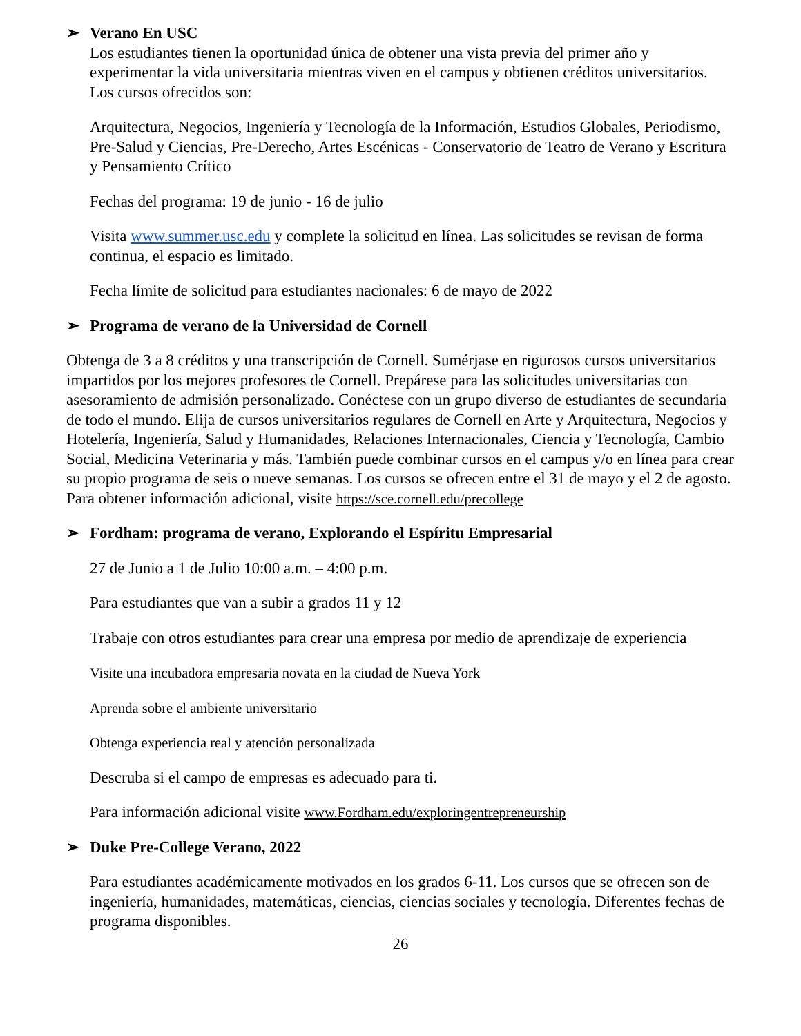➢ Verano En USC
Los estudiantes tienen la oportunidad única de obtener una vista previa del primer año y experimentar la vida universitaria mientras viven en el campus y obtienen créditos universitarios. Los cursos ofrecidos son:
Arquitectura, Negocios, Ingeniería y Tecnología de la Información, Estudios Globales, Periodismo, Pre-Salud y Ciencias, Pre-Derecho, Artes Escénicas - Conservatorio de Teatro de Verano y Escritura y Pensamiento Crítico
Fechas del programa: 19 de junio - 16 de julio
Visita www.summer.usc.edu y complete la solicitud en línea. Las solicitudes se revisan de forma continua, el espacio es limitado.
Fecha límite de solicitud para estudiantes nacionales: 6 de mayo de 2022
➢ Programa de verano de la Universidad de Cornell
Obtenga de 3 a 8 créditos y una transcripción de Cornell. Sumérjase en rigurosos cursos universitarios impartidos por los mejores profesores de Cornell. Prepárese para las solicitudes universitarias con asesoramiento de admisión personalizado. Conéctese con un grupo diverso de estudiantes de secundaria de todo el mundo. Elija de cursos universitarios regulares de Cornell en Arte y Arquitectura, Negocios y Hotelería, Ingeniería, Salud y Humanidades, Relaciones Internacionales, Ciencia y Tecnología, Cambio Social, Medicina Veterinaria y más. También puede combinar cursos en el campus y/o en línea para crear su propio programa de seis o nueve semanas. Los cursos se ofrecen entre el 31 de mayo y el 2 de agosto. Para obtener información adicional, visite https://sce.cornell.edu/precollege
➢ Fordham: programa de verano, Explorando el Espíritu Empresarial
27 de Junio a 1 de Julio 10:00 a.m. – 4:00 p.m.
Para estudiantes que van a subir a grados 11 y 12
Trabaje con otros estudiantes para crear una empresa por medio de aprendizaje de experiencia
Visite una incubadora empresaria novata en la ciudad de Nueva York
Aprenda sobre el ambiente universitario
Obtenga experiencia real y atención personalizada
Descruba si el campo de empresas es adecuado para ti.
Para información adicional visite www.Fordham.edu/exploringentrepreneurship
➢ Duke Pre-College Verano, 2022
Para estudiantes académicamente motivados en los grados 6-11. Los cursos que se ofrecen son de ingeniería, humanidades, matemáticas, ciencias, ciencias sociales y tecnología. Diferentes fechas de programa disponibles.
26